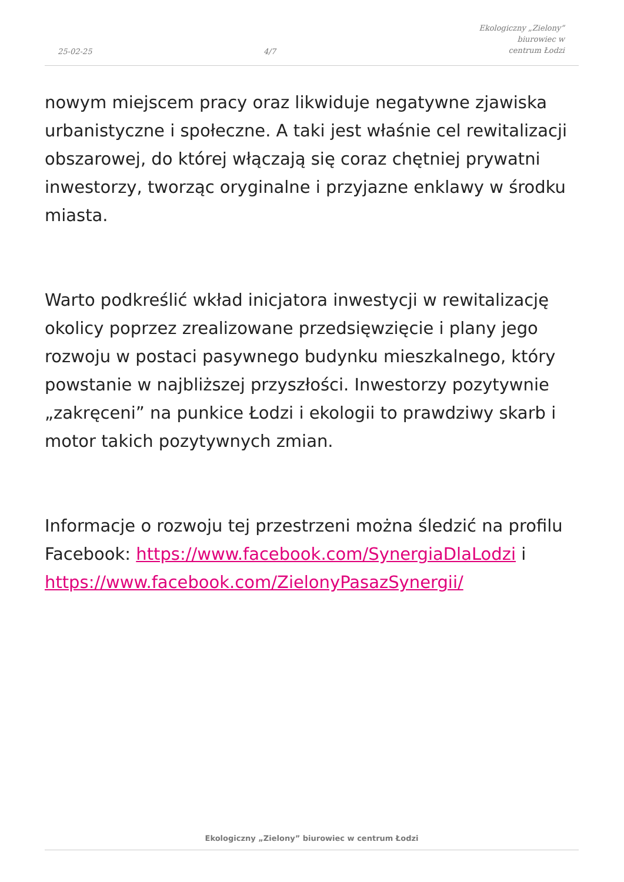25-02-25 4/7 Ekologiczny „Zielony” biurowiec w
centrum Łodzi
nowym miejscem pracy oraz likwiduje negatywne zjawiska urbanistyczne i społeczne. A taki jest właśnie cel rewitalizacji obszarowej, do której włączają się coraz chętniej prywatni inwestorzy, tworząc oryginalne i przyjazne enklawy w środku miasta.
Warto podkreślić wkład inicjatora inwestycji w rewitalizację okolicy poprzez zrealizowane przedsięwzięcie i plany jego rozwoju w postaci pasywnego budynku mieszkalnego, który powstanie w najbliższej przyszłości. Inwestorzy pozytywnie „zakręceni” na punkice Łodzi i ekologii to prawdziwy skarb i motor takich pozytywnych zmian.
Informacje o rozwoju tej przestrzeni można śledzić na profilu Facebook: https://www.facebook.com/SynergiaDlaLodzi i https://www.facebook.com/ZielonyPasazSynergii/
Ekologiczny „Zielony” biurowiec w centrum Łodzi